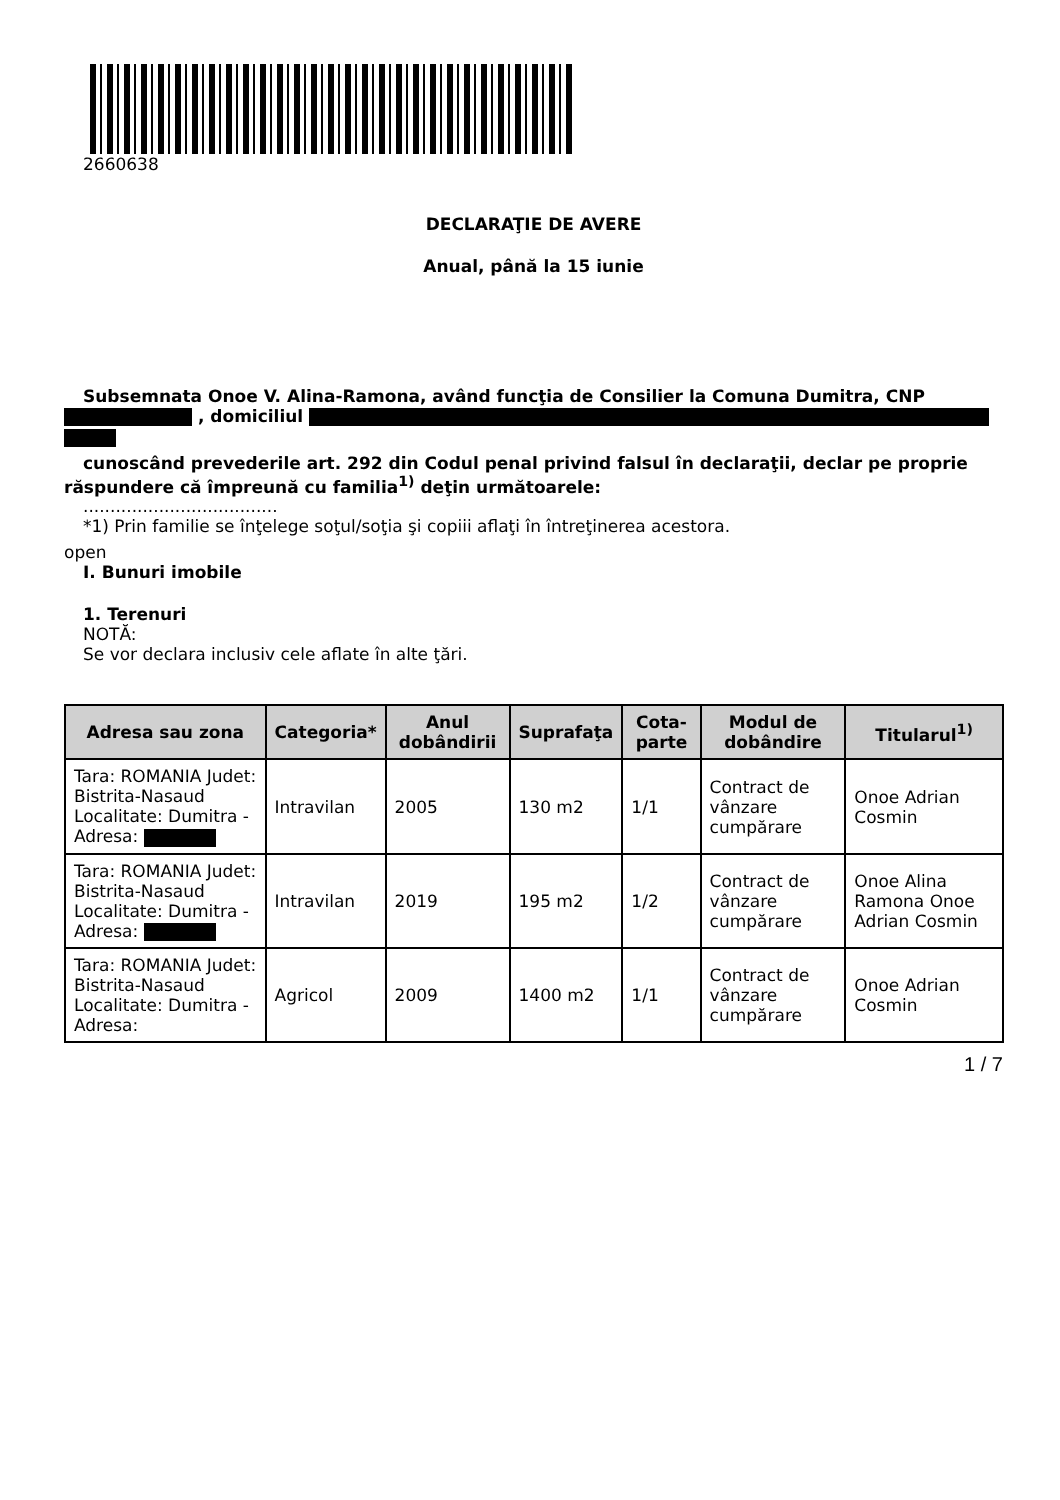2660638
DECLARAŢIE DE AVERE
Anual, până la 15 iunie
Subsemnata Onoe V. Alina-Ramona, având funcţia de Consilier la Comuna Dumitra, CNP
, domiciliul
cunoscând prevederile art. 292 din Codul penal privind falsul în declaraţii, declar pe proprie răspundere că împreună cu familia<sup>1)</sup> deţin următoarele:
....................................
*1) Prin familie se înţelege soţul/soţia şi copiii aflaţi în întreţinerea acestora.
open
I. Bunuri imobile
1. Terenuri
NOTĂ:
Se vor declara inclusiv cele aflate în alte ţări.
| Adresa sau zona | Categoria* | Anul dobândirii | Suprafaţa | Cota-parte | Modul de dobândire | Titularul<sup>1)</sup> |
| --- | --- | --- | --- | --- | --- | --- |
| Tara: ROMANIA Judet: Bistrita-Nasaud Localitate: Dumitra - Adresa: | Intravilan | 2005 | 130 m2 | 1/1 | Contract de vânzare cumpărare | Onoe Adrian Cosmin |
| Tara: ROMANIA Judet: Bistrita-Nasaud Localitate: Dumitra - Adresa: | Intravilan | 2019 | 195 m2 | 1/2 | Contract de vânzare cumpărare | Onoe Alina Ramona Onoe Adrian Cosmin |
| Tara: ROMANIA Judet: Bistrita-Nasaud Localitate: Dumitra - Adresa: | Agricol | 2009 | 1400 m2 | 1/1 | Contract de vânzare cumpărare | Onoe Adrian Cosmin |
1 / 7